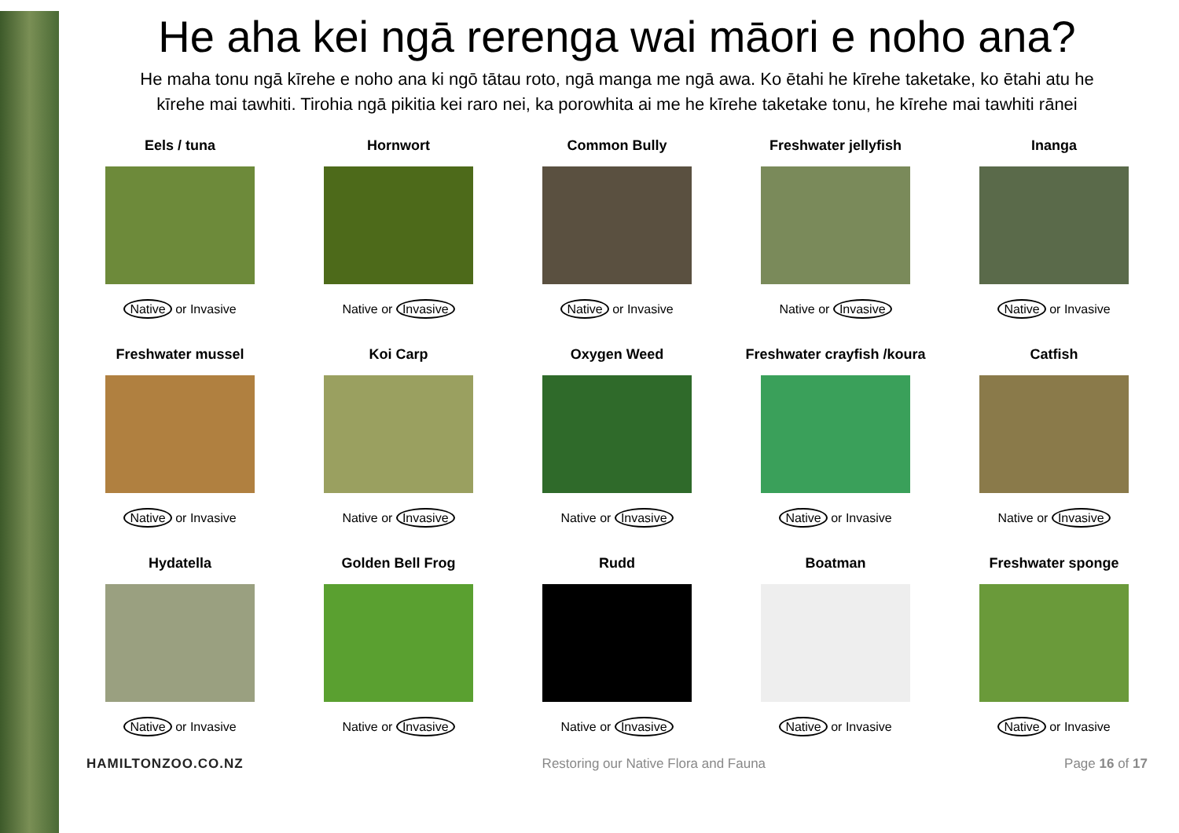He aha kei ngā rerenga wai māori e noho ana?
He maha tonu ngā kīrehe e noho ana ki ngō tātau roto, ngā manga me ngā awa. Ko ētahi he kīrehe taketake, ko ētahi atu he kīrehe mai tawhiti. Tirohia ngā pikitia kei raro nei, ka porowhita ai me he kīrehe taketake tonu, he kīrehe mai tawhiti rānei
| Eels / tuna | Hornwort | Common Bully | Freshwater jellyfish | Inanga |
| Native or Invasive | Native or Invasive | Native or Invasive | Native or Invasive | Native or Invasive |
| Freshwater mussel | Koi Carp | Oxygen Weed | Freshwater crayfish /koura | Catfish |
| Native or Invasive | Native or Invasive | Native or Invasive | Native or Invasive | Native or Invasive |
| Hydatella | Golden Bell Frog | Rudd | Boatman | Freshwater sponge |
| Native or Invasive | Native or Invasive | Native or Invasive | Native or Invasive | Native or Invasive |
HAMILTONZOO.CO.NZ Restoring our Native Flora and Fauna Page 16 of 17